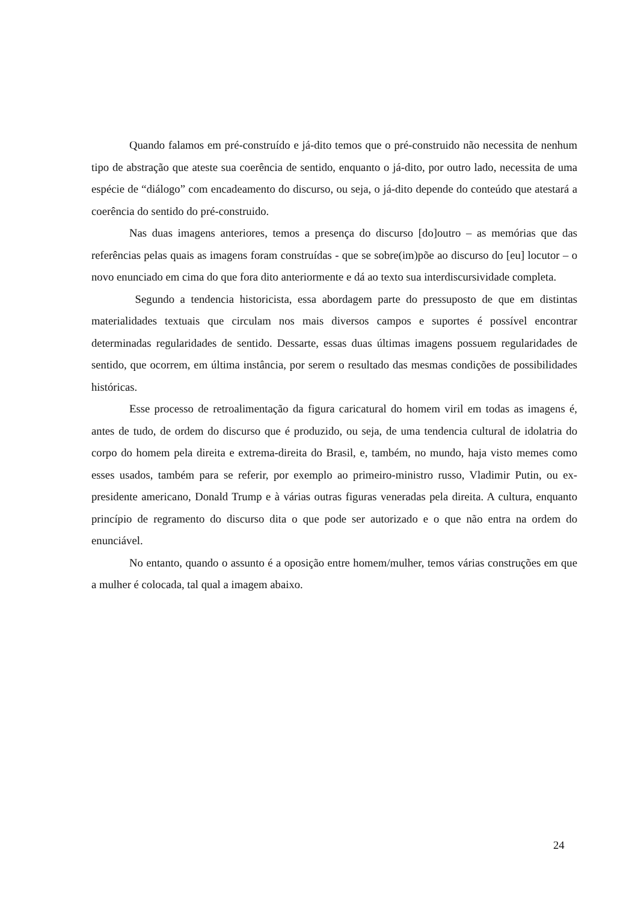Quando falamos em pré-construído e já-dito temos que o pré-construido não necessita de nenhum tipo de abstração que ateste sua coerência de sentido, enquanto o já-dito, por outro lado, necessita de uma espécie de “diálogo” com encadeamento do discurso, ou seja, o já-dito depende do conteúdo que atestará a coerência do sentido do pré-construido.
Nas duas imagens anteriores, temos a presença do discurso [do]outro – as memórias que das referências pelas quais as imagens foram construídas - que se sobre(im)põe ao discurso do [eu] locutor – o novo enunciado em cima do que fora dito anteriormente e dá ao texto sua interdiscursividade completa.
Segundo a tendencia historicista, essa abordagem parte do pressuposto de que em distintas materialidades textuais que circulam nos mais diversos campos e suportes é possível encontrar determinadas regularidades de sentido. Dessarte, essas duas últimas imagens possuem regularidades de sentido, que ocorrem, em última instância, por serem o resultado das mesmas condições de possibilidades históricas.
Esse processo de retroalimentação da figura caricatural do homem viril em todas as imagens é, antes de tudo, de ordem do discurso que é produzido, ou seja, de uma tendencia cultural de idolatria do corpo do homem pela direita e extrema-direita do Brasil, e, também, no mundo, haja visto memes como esses usados, também para se referir, por exemplo ao primeiro-ministro russo, Vladimir Putin, ou ex-presidente americano, Donald Trump e à várias outras figuras veneradas pela direita. A cultura, enquanto princípio de regramento do discurso dita o que pode ser autorizado e o que não entra na ordem do enunciável.
No entanto, quando o assunto é a oposição entre homem/mulher, temos várias construções em que a mulher é colocada, tal qual a imagem abaixo.
24